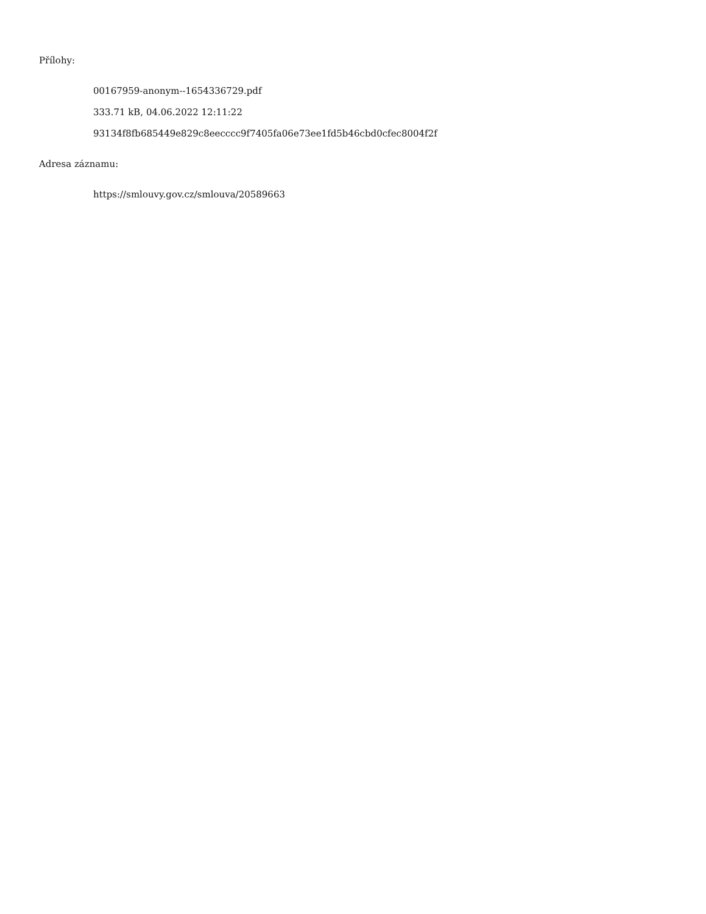Přílohy:
00167959-anonym--1654336729.pdf
333.71 kB, 04.06.2022 12:11:22
93134f8fb685449e829c8eecccc9f7405fa06e73ee1fd5b46cbd0cfec8004f2f
Adresa záznamu:
https://smlouvy.gov.cz/smlouva/20589663